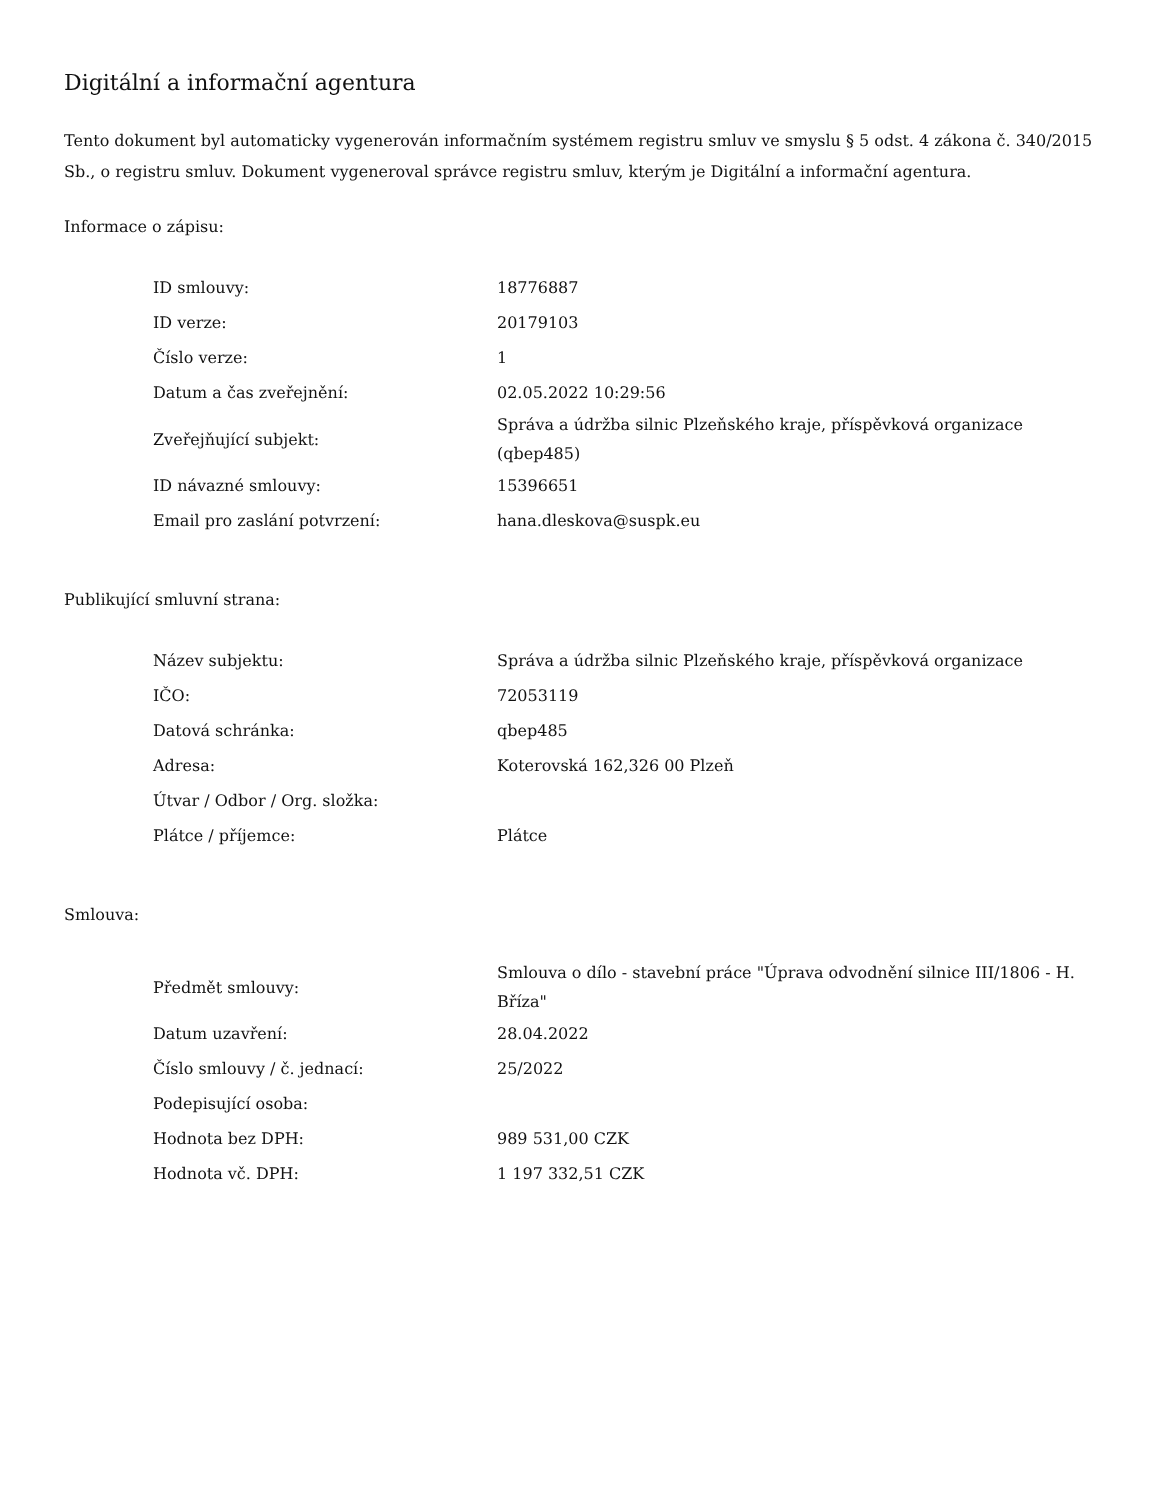Digitální a informační agentura
Tento dokument byl automaticky vygenerován informačním systémem registru smluv ve smyslu § 5 odst. 4 zákona č. 340/2015 Sb., o registru smluv. Dokument vygeneroval správce registru smluv, kterým je Digitální a informační agentura.
Informace o zápisu:
| ID smlouvy: | 18776887 |
| ID verze: | 20179103 |
| Číslo verze: | 1 |
| Datum a čas zveřejnění: | 02.05.2022 10:29:56 |
| Zveřejňující subjekt: | Správa a údržba silnic Plzeňského kraje, příspěvková organizace (qbep485) |
| ID návazné smlouvy: | 15396651 |
| Email pro zaslání potvrzení: | hana.dleskova@suspk.eu |
Publikující smluvní strana:
| Název subjektu: | Správa a údržba silnic Plzeňského kraje, příspěvková organizace |
| IČO: | 72053119 |
| Datová schránka: | qbep485 |
| Adresa: | Koterovská 162,326 00 Plzeň |
| Útvar / Odbor / Org. složka: | |
| Plátce / příjemce: | Plátce |
Smlouva:
| Předmět smlouvy: | Smlouva o dílo - stavební práce "Úprava odvodnění silnice III/1806 - H. Bříza" |
| Datum uzavření: | 28.04.2022 |
| Číslo smlouvy / č. jednací: | 25/2022 |
| Podepisující osoba: | |
| Hodnota bez DPH: | 989 531,00 CZK |
| Hodnota vč. DPH: | 1 197 332,51 CZK |